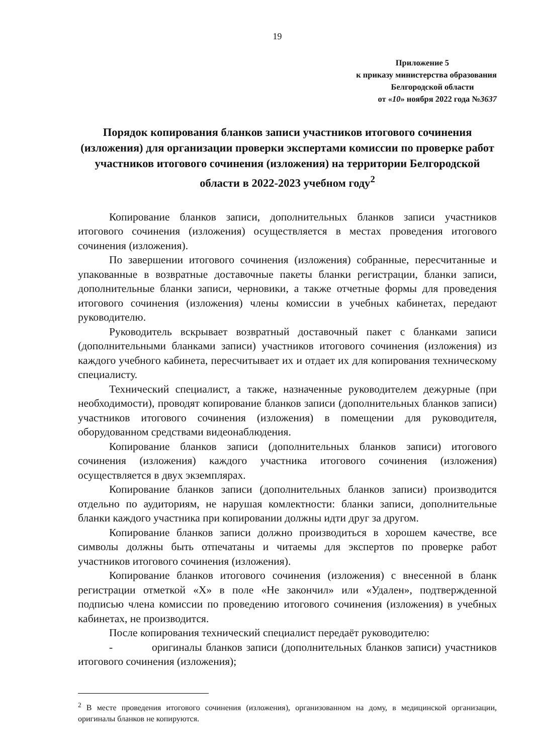19
Приложение 5
к приказу министерства образования
Белгородской области
от «10» ноября 2022 года №3637
Порядок копирования бланков записи участников итогового сочинения (изложения) для организации проверки экспертами комиссии по проверке работ участников итогового сочинения (изложения) на территории Белгородской области в 2022-2023 учебном году<sup>2</sup>
Копирование бланков записи, дополнительных бланков записи участников итогового сочинения (изложения) осуществляется в местах проведения итогового сочинения (изложения).
По завершении итогового сочинения (изложения) собранные, пересчитанные и упакованные в возвратные доставочные пакеты бланки регистрации, бланки записи, дополнительные бланки записи, черновики, а также отчетные формы для проведения итогового сочинения (изложения) члены комиссии в учебных кабинетах, передают руководителю.
Руководитель вскрывает возвратный доставочный пакет с бланками записи (дополнительными бланками записи) участников итогового сочинения (изложения) из каждого учебного кабинета, пересчитывает их и отдает их для копирования техническому специалисту.
Технический специалист, а также, назначенные руководителем дежурные (при необходимости), проводят копирование бланков записи (дополнительных бланков записи) участников итогового сочинения (изложения) в помещении для руководителя, оборудованном средствами видеонаблюдения.
Копирование бланков записи (дополнительных бланков записи) итогового сочинения (изложения) каждого участника итогового сочинения (изложения) осуществляется в двух экземплярах.
Копирование бланков записи (дополнительных бланков записи) производится отдельно по аудиториям, не нарушая комлектности: бланки записи, дополнительные бланки каждого участника при копировании должны идти друг за другом.
Копирование бланков записи должно производиться в хорошем качестве, все символы должны быть отпечатаны и читаемы для экспертов по проверке работ участников итогового сочинения (изложения).
Копирование бланков итогового сочинения (изложения) с внесенной в бланк регистрации отметкой «Х» в поле «Не закончил» или «Удален», подтвержденной подписью члена комиссии по проведению итогового сочинения (изложения) в учебных кабинетах, не производится.
После копирования технический специалист передаёт руководителю:
- оригиналы бланков записи (дополнительных бланков записи) участников итогового сочинения (изложения);
<sup>2</sup> В месте проведения итогового сочинения (изложения), организованном на дому, в медицинской организации, оригиналы бланков не копируются.